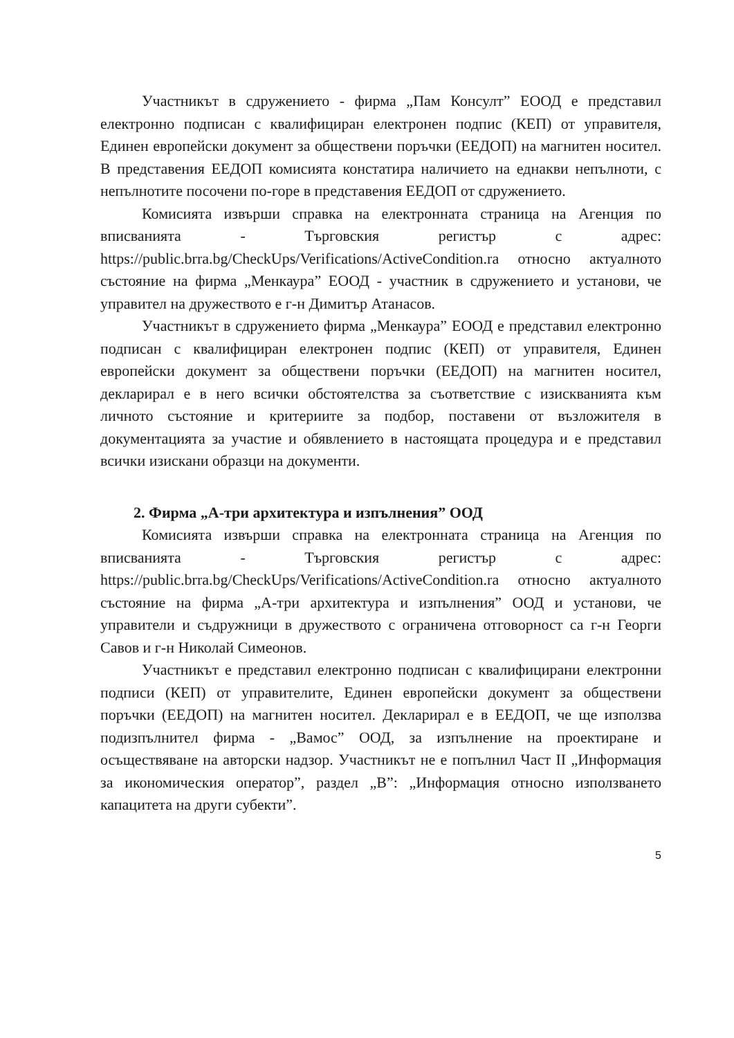Участникът в сдружението - фирма „Пам Консулт” ЕООД е представил електронно подписан с квалифициран електронен подпис (КЕП) от управителя, Единен европейски документ за обществени поръчки (ЕЕДОП) на магнитен носител. В представения ЕЕДОП комисията констатира наличието на еднакви непълноти, с непълнотите посочени по-горе в представения ЕЕДОП от сдружението.
Комисията извърши справка на електронната страница на Агенция по вписванията - Търговския регистър с адрес: https://public.brra.bg/CheckUps/Verifications/ActiveCondition.ra относно актуалното състояние на фирма „Менкаура” ЕООД - участник в сдружението и установи, че управител на дружеството е г-н Димитър Атанасов.
Участникът в сдружението фирма „Менкаура” ЕООД е представил електронно подписан с квалифициран електронен подпис (КЕП) от управителя, Единен европейски документ за обществени поръчки (ЕЕДОП) на магнитен носител, декларирал е в него всички обстоятелства за съответствие с изискванията към личното състояние и критериите за подбор, поставени от възложителя в документацията за участие и обявлението в настоящата процедура и е представил всички изискани образци на документи.
2. Фирма „А-три архитектура и изпълнения” ООД
Комисията извърши справка на електронната страница на Агенция по вписванията - Търговския регистър с адрес: https://public.brra.bg/CheckUps/Verifications/ActiveCondition.ra относно актуалното състояние на фирма „А-три архитектура и изпълнения” ООД и установи, че управители и съдружници в дружеството с ограничена отговорност са г-н Георги Савов и г-н Николай Симеонов.
Участникът е представил електронно подписан с квалифицирани електронни подписи (КЕП) от управителите, Единен европейски документ за обществени поръчки (ЕЕДОП) на магнитен носител. Декларирал е в ЕЕДОП, че ще използва подизпълнител фирма - „Вамос” ООД, за изпълнение на проектиране и осъществяване на авторски надзор. Участникът не е попълнил Част II „Информация за икономическия оператор”, раздел „В”: „Информация относно използването капацитета на други субекти”.
5